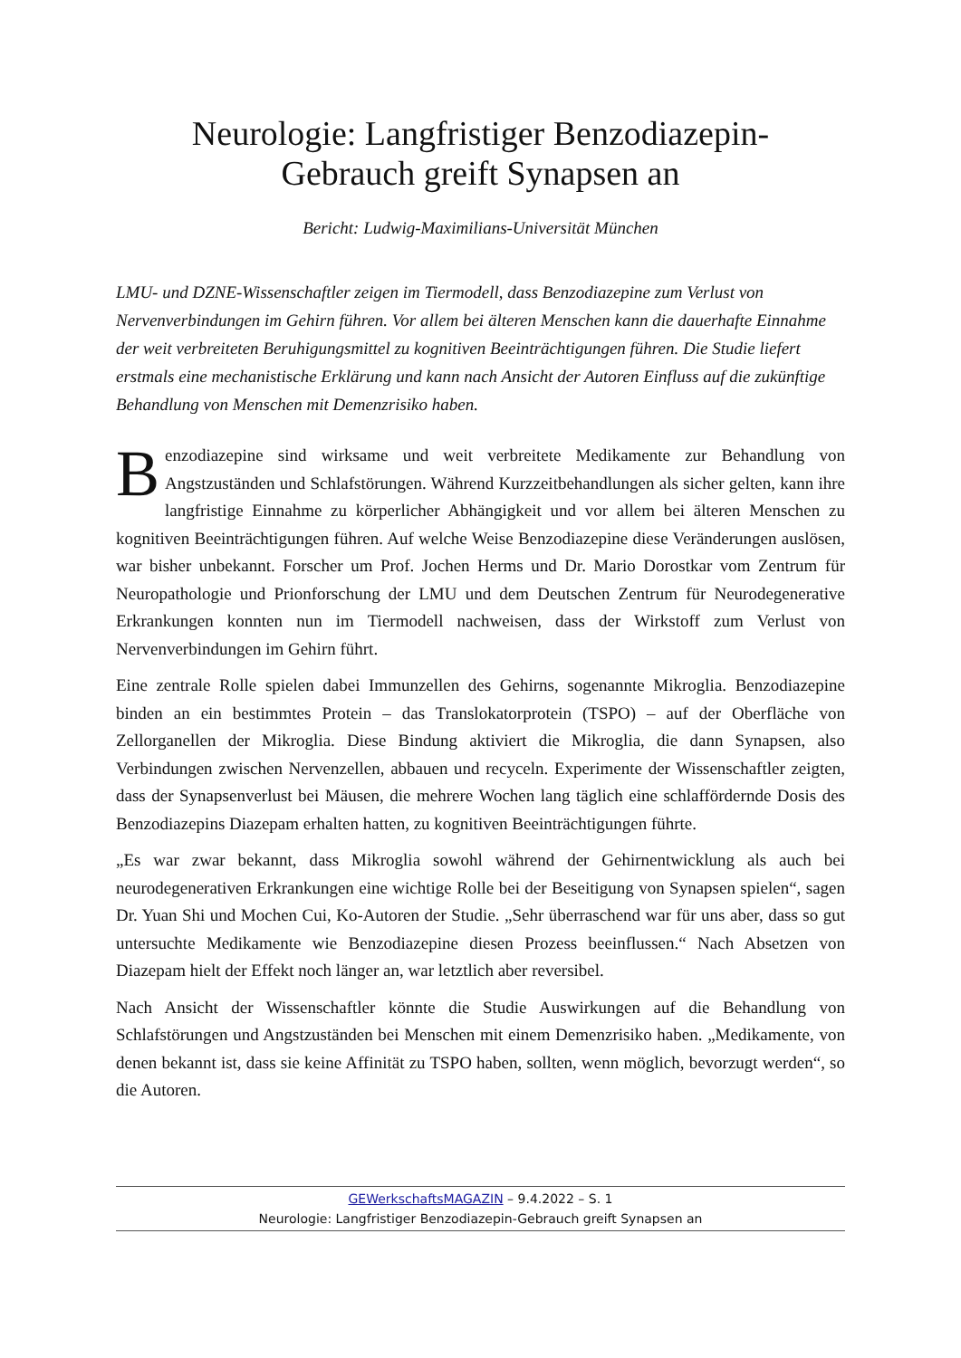Neurologie: Langfristiger Benzodiazepin-
Gebrauch greift Synapsen an
Bericht: Ludwig-Maximilians-Universität München
LMU- und DZNE-Wissenschaftler zeigen im Tiermodell, dass Benzodiazepine zum Verlust von Nervenverbindungen im Gehirn führen. Vor allem bei älteren Menschen kann die dauerhafte Einnahme der weit verbreiteten Beruhigungsmittel zu kognitiven Beeinträchtigungen führen. Die Studie liefert erstmals eine mechanistische Erklärung und kann nach Ansicht der Autoren Einfluss auf die zukünftige Behandlung von Menschen mit Demenzrisiko haben.
Benzodiazepine sind wirksame und weit verbreitete Medikamente zur Behandlung von Angstzuständen und Schlafstörungen. Während Kurzzeitbehandlungen als sicher gelten, kann ihre langfristige Einnahme zu körperlicher Abhängigkeit und vor allem bei älteren Menschen zu kognitiven Beeinträchtigungen führen. Auf welche Weise Benzodiazepine diese Veränderungen auslösen, war bisher unbekannt. Forscher um Prof. Jochen Herms und Dr. Mario Dorostkar vom Zentrum für Neuropathologie und Prionforschung der LMU und dem Deutschen Zentrum für Neurodegenerative Erkrankungen konnten nun im Tiermodell nachweisen, dass der Wirkstoff zum Verlust von Nervenverbindungen im Gehirn führt.
Eine zentrale Rolle spielen dabei Immunzellen des Gehirns, sogenannte Mikroglia. Benzodiazepine binden an ein bestimmtes Protein – das Translokatorprotein (TSPO) – auf der Oberfläche von Zellorganellen der Mikroglia. Diese Bindung aktiviert die Mikroglia, die dann Synapsen, also Verbindungen zwischen Nervenzellen, abbauen und recyceln. Experimente der Wissenschaftler zeigten, dass der Synapsenverlust bei Mäusen, die mehrere Wochen lang täglich eine schlaffördernde Dosis des Benzodiazepins Diazepam erhalten hatten, zu kognitiven Beeinträchtigungen führte.
„Es war zwar bekannt, dass Mikroglia sowohl während der Gehirnentwicklung als auch bei neurodegenerativen Erkrankungen eine wichtige Rolle bei der Beseitigung von Synapsen spielen“, sagen Dr. Yuan Shi und Mochen Cui, Ko-Autoren der Studie. „Sehr überraschend war für uns aber, dass so gut untersuchte Medikamente wie Benzodiazepine diesen Prozess beeinflussen.“ Nach Absetzen von Diazepam hielt der Effekt noch länger an, war letztlich aber reversibel.
Nach Ansicht der Wissenschaftler könnte die Studie Auswirkungen auf die Behandlung von Schlafstörungen und Angstzuständen bei Menschen mit einem Demenzrisiko haben. „Medikamente, von denen bekannt ist, dass sie keine Affinität zu TSPO haben, sollten, wenn möglich, bevorzugt werden“, so die Autoren.
GEWerkschaftsMAGAZIN – 9.4.2022 – S. 1
Neurologie: Langfristiger Benzodiazepin-Gebrauch greift Synapsen an